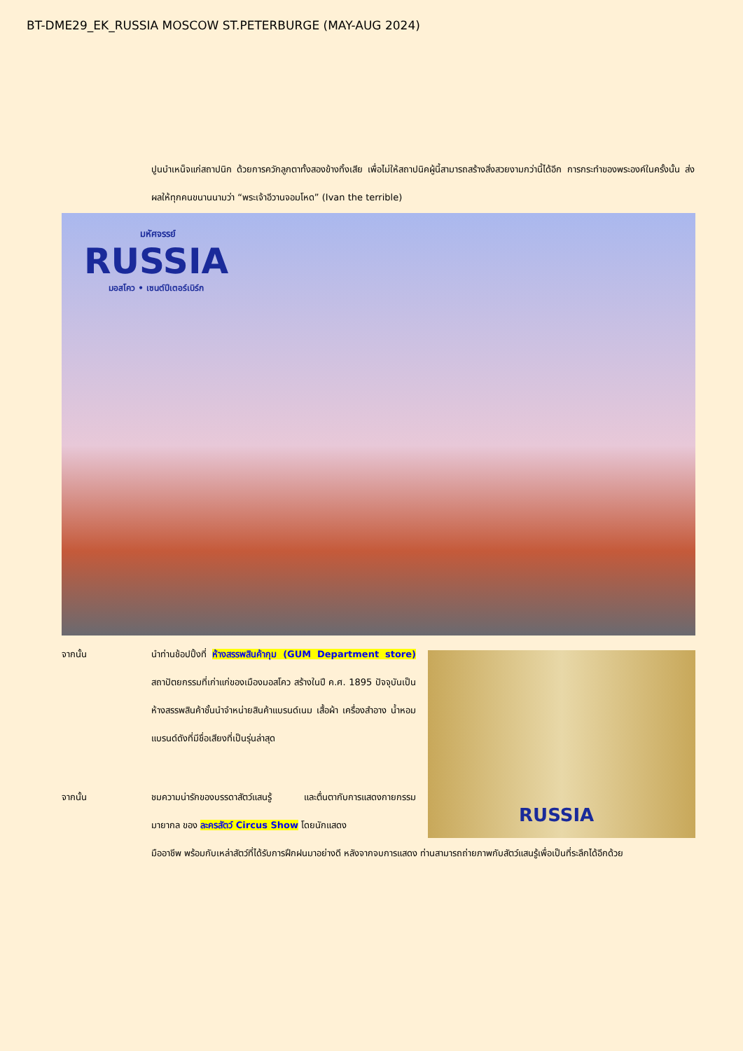BT-DME29_EK_RUSSIA MOSCOW ST.PETERBURGE (MAY-AUG 2024)
ปูนบำเหน็จแก่สถาปนิก ด้วยการควักลูกตาทั้งสองข้างทิ้งเสีย เพื่อไม่ให้สถาปนิคผู้นี้สามารถสร้างสิ่งสวยงามกว่านี้ได้อีก การกระทำของพระองค์ในครั้งนั้น ส่งผลให้ทุกคนขนานนามว่า “พระเจ้าอีวานจอมโหด” (Ivan the terrible)
มหัศจรรย์
RUSSIA
มอสโคว • เซนต์ปีเตอร์เบิร์ก
จากนั้น นำท่านช้อปปิ้งที่ ห้างสรรพสินค้ากุม (GUM Department store) สถาปัตยกรรมที่เก่าแก่ของเมืองมอสโคว สร้างในปี ค.ศ. 1895 ปัจจุบันเป็นห้างสรรพสินค้าชั้นนำจำหน่ายสินค้าแบรนด์เนม เสื้อผ้า เครื่องสำอาง น้ำหอม แบรนด์ดังที่มีชื่อเสียงที่เป็นรุ่นล่าสุด
RUSSIA
จากนั้น ชมความน่ารักของบรรดาสัตว์แสนรู้ และตื่นตากับการแสดงกายกรรม มายากล ของ ละครสัตว์ Circus Show โดยนักแสดง
มืออาชีพ พร้อมกับเหล่าสัตว์ที่ได้รับการฝึกฝนมาอย่างดี หลังจากจบการแสดง ท่านสามารถถ่ายภาพกับสัตว์แสนรู้เพื่อเป็นที่ระลึกได้อีกด้วย